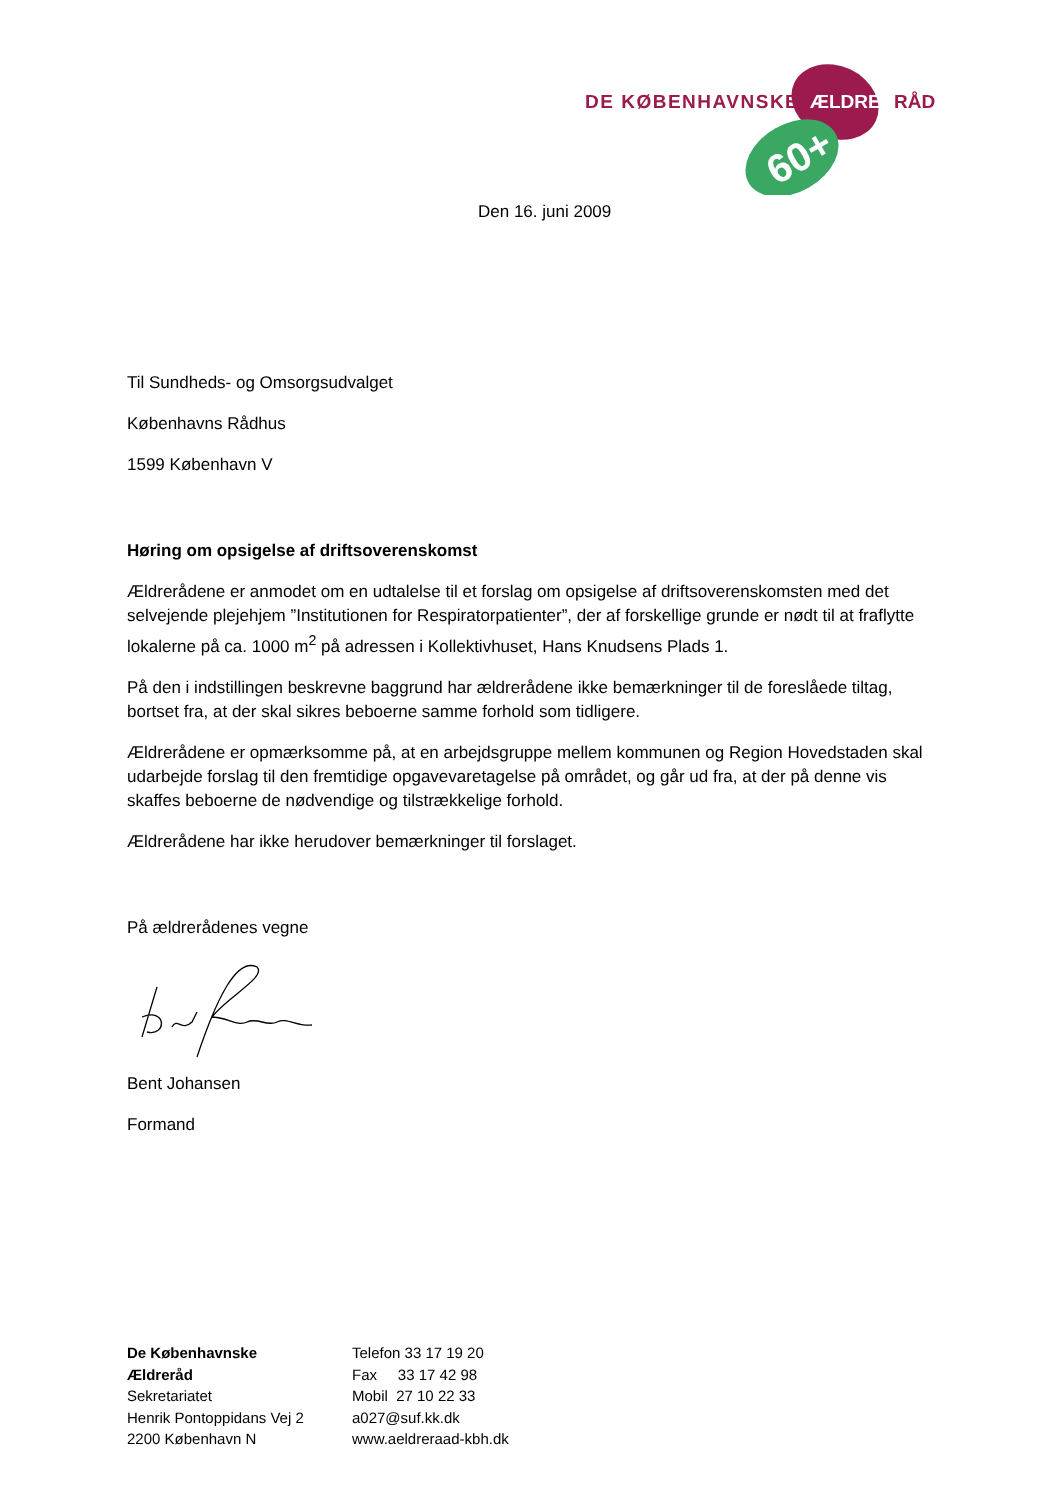DE KØBENHAVNSKE
ÆLDRE
RÅD
60+
Den 16. juni 2009
Til Sundheds- og Omsorgsudvalget
Københavns Rådhus
1599 København V
Høring om opsigelse af driftsoverenskomst
Ældrerådene er anmodet om en udtalelse til et forslag om opsigelse af driftsoverenskomsten med det selvejende plejehjem ”Institutionen for Respiratorpatienter”, der af forskellige grunde er nødt til at fraflytte lokalerne på ca. 1000 m<sup>2</sup> på adressen i Kollektivhuset, Hans Knudsens Plads 1.
På den i indstillingen beskrevne baggrund har ældrerådene ikke bemærkninger til de foreslåede tiltag, bortset fra, at der skal sikres beboerne samme forhold som tidligere.
Ældrerådene er opmærksomme på, at en arbejdsgruppe mellem kommunen og Region Hovedstaden skal udarbejde forslag til den fremtidige opgavevaretagelse på området, og går ud fra, at der på denne vis skaffes beboerne de nødvendige og tilstrækkelige forhold.
Ældrerådene har ikke herudover bemærkninger til forslaget.
På ældrerådenes vegne
Bent Johansen
Formand
De Københavnske
Ældreråd
Sekretariatet
Henrik Pontoppidans Vej 2
2200 København N
Telefon 33 17 19 20
Fax 33 17 42 98
Mobil 27 10 22 33
a027@suf.kk.dk
www.aeldreraad-kbh.dk